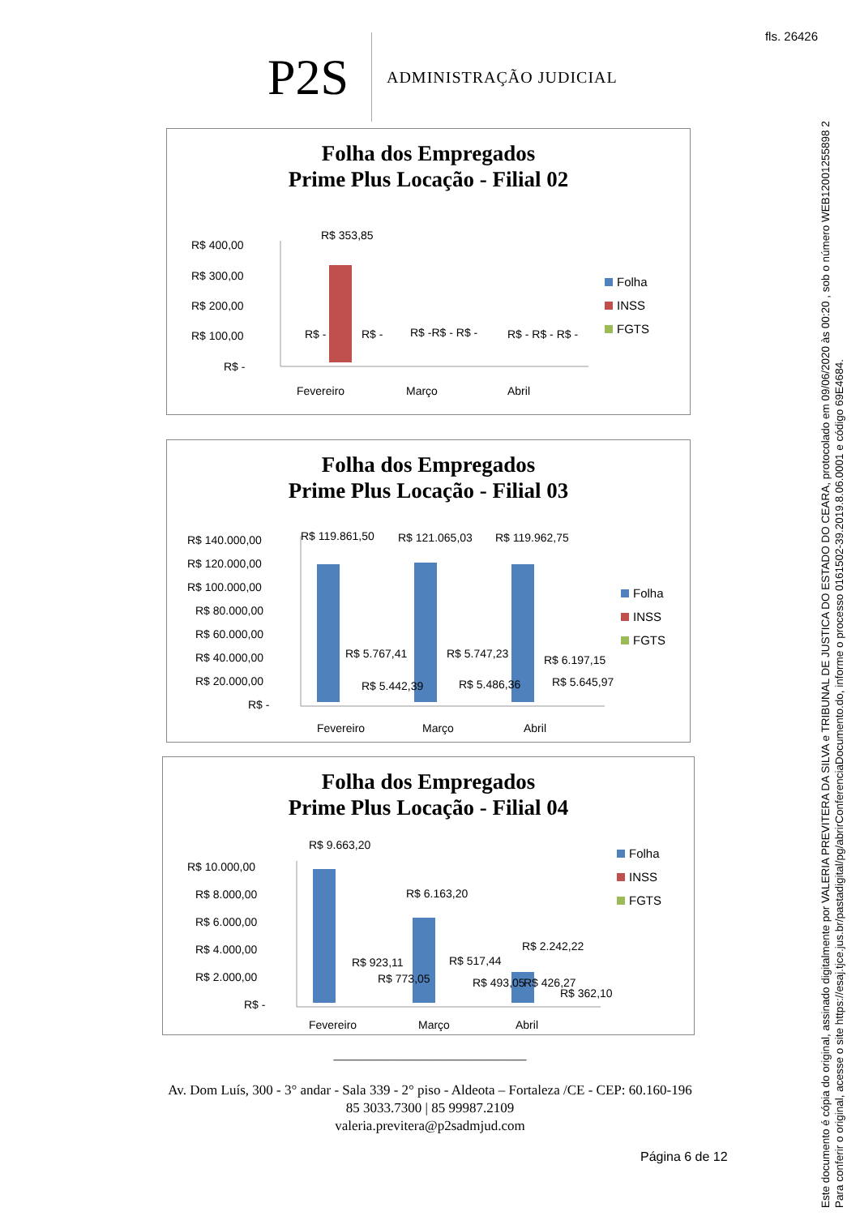fls. 26426
Este documento é cópia do original, assinado digitalmente por VALERIA PREVITERA DA SILVA e TRIBUNAL DE JUSTICA DO ESTADO DO CEARA, protocolado em 09/06/2020 às 00:20 , sob o número WEB12001255898 2
Para conferir o original, acesse o site https://esaj.tjce.jus.br/pastadigital/pg/abrirConferenciaDocumento.do, informe o processo 0161502-39.2019.8.06.0001 e código 69E4684.
P2S
ADMINISTRAÇÃO JUDICIAL
Folha dos Empregados
Prime Plus Locação - Filial 02
R$ 400,00
R$ 300,00
R$ 200,00
R$ 100,00
R$ -
R$ 353,85
R$ -
R$ -
R$ -R$ - R$ -
R$ - R$ - R$ -
Fevereiro
Março
Abril
Folha
INSS
FGTS
Folha dos Empregados
Prime Plus Locação - Filial 03
R$ 140.000,00
R$ 120.000,00
R$ 100.000,00
R$ 80.000,00
R$ 60.000,00
R$ 40.000,00
R$ 20.000,00
R$ -
R$ 119.861,50
R$ 121.065,03
R$ 119.962,75
R$ 5.767,41
R$ 5.747,23
R$ 6.197,15
R$ 5.442,39
R$ 5.486,36
R$ 5.645,97
Fevereiro
Março
Abril
Folha
INSS
FGTS
Folha dos Empregados
Prime Plus Locação - Filial 04
R$ 10.000,00
R$ 8.000,00
R$ 6.000,00
R$ 4.000,00
R$ 2.000,00
R$ -
R$ 9.663,20
R$ 6.163,20
R$ 2.242,22
R$ 923,11
R$ 517,44
R$ 426,27
R$ 773,05
R$ 493,05
R$ 362,10
Fevereiro
Março
Abril
Folha
INSS
FGTS
____________________________
Av. Dom Luís, 300 - 3° andar - Sala 339 - 2° piso - Aldeota – Fortaleza /CE - CEP: 60.160-196
85 3033.7300 | 85 99987.2109
valeria.previtera@p2sadmjud.com
Página 6 de 12